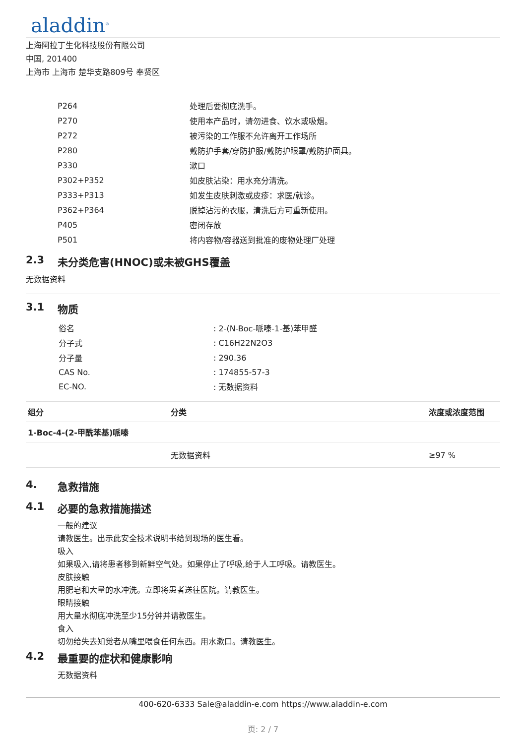aladdin<sup>®</sup>
上海阿拉丁生化科技股份有限公司
中国, 201400
上海市 上海市 楚华支路809号 奉贤区
| P264 | 处理后要彻底洗手。 |
| P270 | 使用本产品时，请勿进食、饮水或吸烟。 |
| P272 | 被污染的工作服不允许离开工作场所 |
| P280 | 戴防护手套/穿防护服/戴防护眼罩/戴防护面具。 |
| P330 | 漱口 |
| P302+P352 | 如皮肤沾染：用水充分清洗。 |
| P333+P313 | 如发生皮肤刺激或皮疹：求医/就诊。 |
| P362+P364 | 脱掉沾污的衣服，清洗后方可重新使用。 |
| P405 | 密闭存放 |
| P501 | 将内容物/容器送到批准的废物处理厂处理 |
2.3 未分类危害(HNOC)或未被GHS覆盖
无数据资料
3.1 物质
| 俗名 | : 2-(N-Boc-哌嗪-1-基)苯甲醛 |
| 分子式 | : C16H22N2O3 |
| 分子量 | : 290.36 |
| CAS No. | : 174855-57-3 |
| EC-NO. | : 无数据资料 |
| 组分 | 分类 | 浓度或浓度范围 |
| --- | --- | --- |
| 1-Boc-4-(2-甲酰苯基)哌嗪 | | |
| | 无数据资料 | ≥97 % |
4. 急救措施
4.1 必要的急救措施描述
一般的建议
请教医生。出示此安全技术说明书给到现场的医生看。
吸入
如果吸入,请将患者移到新鲜空气处。如果停止了呼吸,给于人工呼吸。请教医生。
皮肤接触
用肥皂和大量的水冲洗。立即将患者送往医院。请教医生。
眼睛接触
用大量水彻底冲洗至少15分钟并请教医生。
食入
切勿给失去知觉者从嘴里喂食任何东西。用水漱口。请教医生。
4.2 最重要的症状和健康影响
无数据资料
400-620-6333 Sale@aladdin-e.com https://www.aladdin-e.com
页: 2 / 7